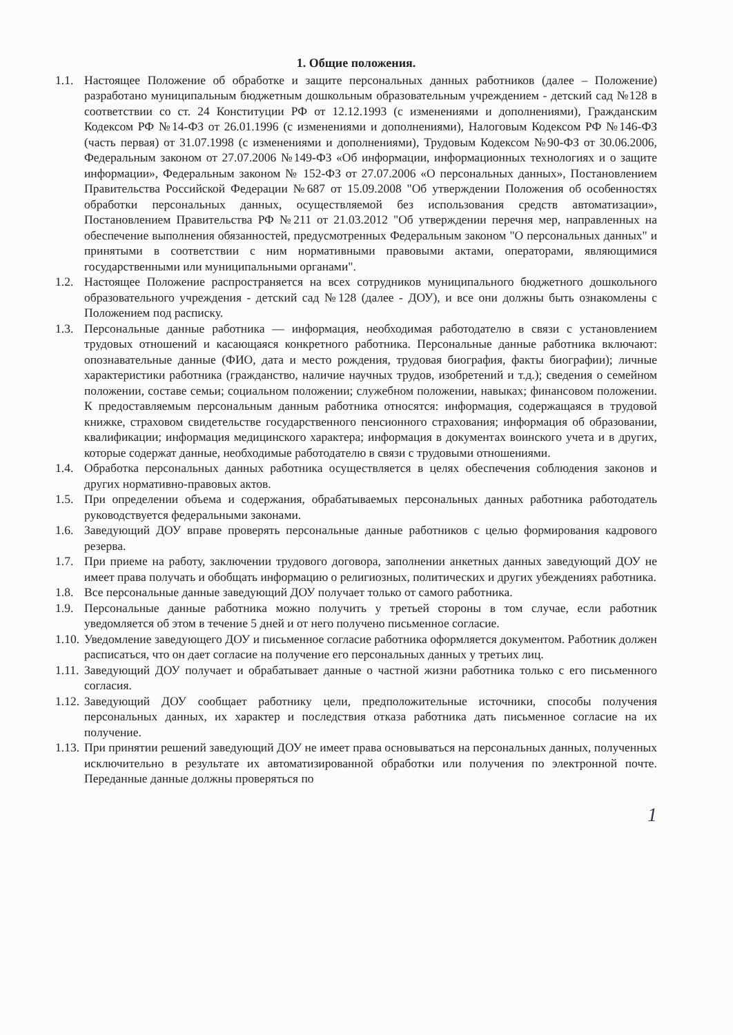1. Общие положения.
1.1. Настоящее Положение об обработке и защите персональных данных работников (далее – Положение) разработано муниципальным бюджетным дошкольным образовательным учреждением - детский сад №128 в соответствии со ст. 24 Конституции РФ от 12.12.1993 (с изменениями и дополнениями), Гражданским Кодексом РФ №14-ФЗ от 26.01.1996 (с изменениями и дополнениями), Налоговым Кодексом РФ №146-ФЗ (часть первая) от 31.07.1998 (с изменениями и дополнениями), Трудовым Кодексом №90-ФЗ от 30.06.2006, Федеральным законом от 27.07.2006 №149-ФЗ «Об информации, информационных технологиях и о защите информации», Федеральным законом № 152-ФЗ от 27.07.2006 «О персональных данных», Постановлением Правительства Российской Федерации №687 от 15.09.2008 "Об утверждении Положения об особенностях обработки персональных данных, осуществляемой без использования средств автоматизации», Постановлением Правительства РФ №211 от 21.03.2012 "Об утверждении перечня мер, направленных на обеспечение выполнения обязанностей, предусмотренных Федеральным законом "О персональных данных" и принятыми в соответствии с ним нормативными правовыми актами, операторами, являющимися государственными или муниципальными органами".
1.2. Настоящее Положение распространяется на всех сотрудников муниципального бюджетного дошкольного образовательного учреждения - детский сад №128 (далее - ДОУ), и все они должны быть ознакомлены с Положением под расписку.
1.3. Персональные данные работника — информация, необходимая работодателю в связи с установлением трудовых отношений и касающаяся конкретного работника. Персональные данные работника включают: опознавательные данные (ФИО, дата и место рождения, трудовая биография, факты биографии); личные характеристики работника (гражданство, наличие научных трудов, изобретений и т.д.); сведения о семейном положении, составе семьи; социальном положении; служебном положении, навыках; финансовом положении. К предоставляемым персональным данным работника относятся: информация, содержащаяся в трудовой книжке, страховом свидетельстве государственного пенсионного страхования; информация об образовании, квалификации; информация медицинского характера; информация в документах воинского учета и в других, которые содержат данные, необходимые работодателю в связи с трудовыми отношениями.
1.4. Обработка персональных данных работника осуществляется в целях обеспечения соблюдения законов и других нормативно-правовых актов.
1.5. При определении объема и содержания, обрабатываемых персональных данных работника работодатель руководствуется федеральными законами.
1.6. Заведующий ДОУ вправе проверять персональные данные работников с целью формирования кадрового резерва.
1.7. При приеме на работу, заключении трудового договора, заполнении анкетных данных заведующий ДОУ не имеет права получать и обобщать информацию о религиозных, политических и других убеждениях работника.
1.8. Все персональные данные заведующий ДОУ получает только от самого работника.
1.9. Персональные данные работника можно получить у третьей стороны в том случае, если работник уведомляется об этом в течение 5 дней и от него получено письменное согласие.
1.10.
Уведомление заведующего ДОУ и письменное согласие работника оформляется документом. Работник должен расписаться, что он дает согласие на получение его персональных данных у третьих лиц.
1.11.
Заведующий ДОУ получает и обрабатывает данные о частной жизни работника только с его письменного согласия.
1.12.
Заведующий ДОУ сообщает работнику цели, предположительные источники, способы получения персональных данных, их характер и последствия отказа работника дать письменное согласие на их получение.
1.13.
При принятии решений заведующий ДОУ не имеет права основываться на персональных данных, полученных исключительно в результате их автоматизированной обработки или получения по электронной почте. Переданные данные должны проверяться по
1